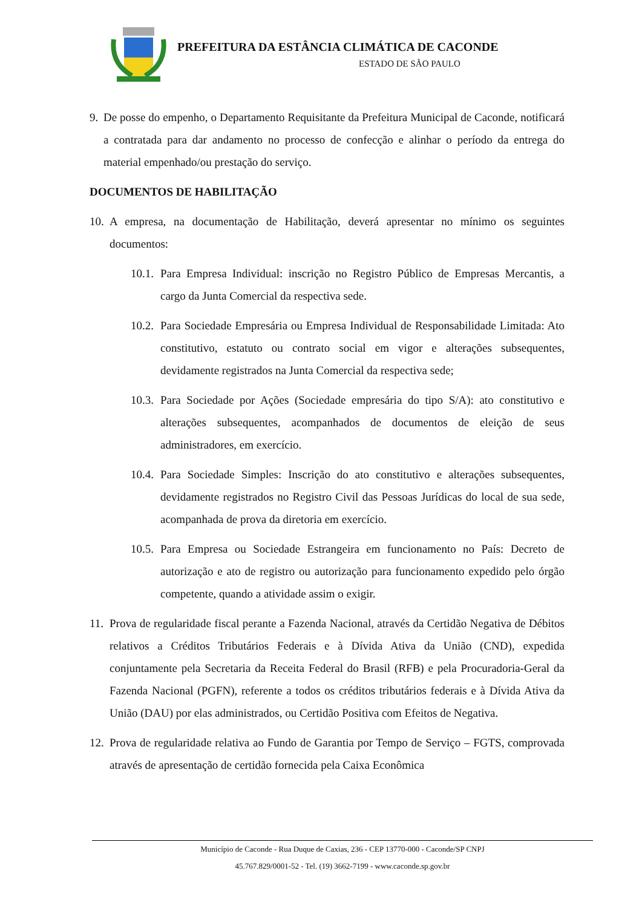PREFEITURA DA ESTÂNCIA CLIMÁTICA DE CACONDE
ESTADO DE SÃO PAULO
9. De posse do empenho, o Departamento Requisitante da Prefeitura Municipal de Caconde, notificará a contratada para dar andamento no processo de confecção e alinhar o período da entrega do material empenhado/ou prestação do serviço.
DOCUMENTOS DE HABILITAÇÃO
10.
A empresa, na documentação de Habilitação, deverá apresentar no mínimo os seguintes documentos:
10.1.
Para Empresa Individual: inscrição no Registro Público de Empresas Mercantis, a cargo da Junta Comercial da respectiva sede.
10.2.
Para Sociedade Empresária ou Empresa Individual de Responsabilidade Limitada: Ato constitutivo, estatuto ou contrato social em vigor e alterações subsequentes, devidamente registrados na Junta Comercial da respectiva sede;
10.3.
Para Sociedade por Ações (Sociedade empresária do tipo S/A): ato constitutivo e alterações subsequentes, acompanhados de documentos de eleição de seus administradores, em exercício.
10.4.
Para Sociedade Simples: Inscrição do ato constitutivo e alterações subsequentes, devidamente registrados no Registro Civil das Pessoas Jurídicas do local de sua sede, acompanhada de prova da diretoria em exercício.
10.5.
Para Empresa ou Sociedade Estrangeira em funcionamento no País: Decreto de autorização e ato de registro ou autorização para funcionamento expedido pelo órgão competente, quando a atividade assim o exigir.
11.
Prova de regularidade fiscal perante a Fazenda Nacional, através da Certidão Negativa de Débitos relativos a Créditos Tributários Federais e à Dívida Ativa da União (CND), expedida conjuntamente pela Secretaria da Receita Federal do Brasil (RFB) e pela Procuradoria-Geral da Fazenda Nacional (PGFN), referente a todos os créditos tributários federais e à Dívida Ativa da União (DAU) por elas administrados, ou Certidão Positiva com Efeitos de Negativa.
12.
Prova de regularidade relativa ao Fundo de Garantia por Tempo de Serviço – FGTS, comprovada através de apresentação de certidão fornecida pela Caixa Econômica
Município de Caconde - Rua Duque de Caxias, 236 - CEP 13770-000 - Caconde/SP CNPJ
45.767.829/0001-52 - Tel. (19) 3662-7199 - www.caconde.sp.gov.br